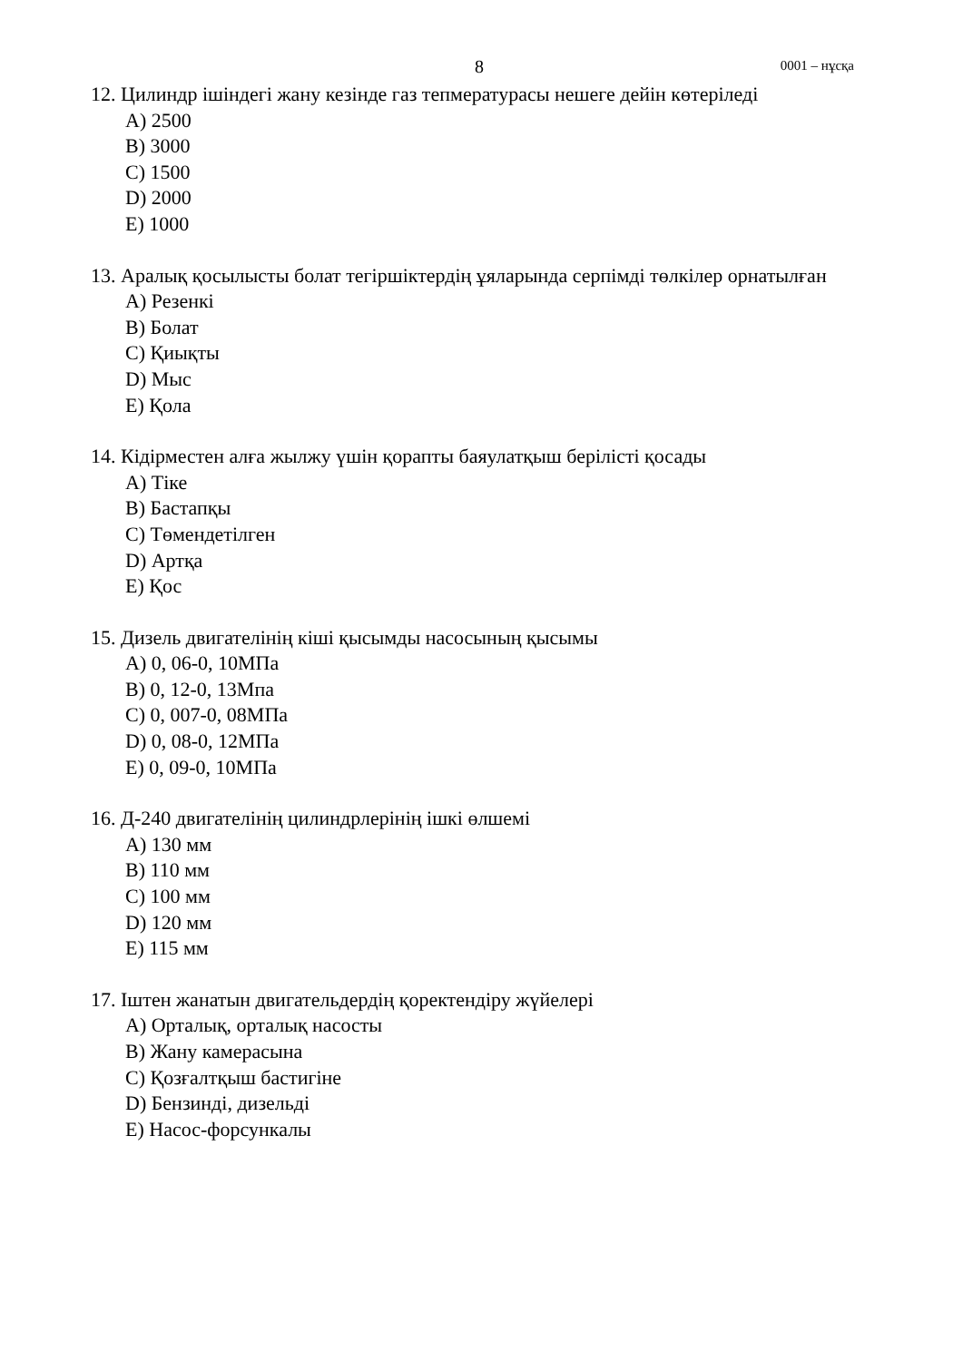8 0001 – нұсқа
12. Цилиндр ішіндегі жану кезінде газ тепмературасы нешеге дейін көтеріледі
A) 2500
B) 3000
C) 1500
D) 2000
E) 1000
13. Аралық қосылысты болат тегіршіктердің ұяларында серпімді төлкілер орнатылған
A) Резенкі
B) Болат
C) Қиықты
D) Мыс
E) Қола
14. Кідірместен алға жылжу үшін қорапты баяулатқыш берілісті қосады
A) Тіке
B) Бастапқы
C) Төмендетілген
D) Артқа
E) Қос
15. Дизель двигателінің кіші қысымды насосының қысымы
A) 0, 06-0, 10МПа
B) 0, 12-0, 13Мпа
C) 0, 007-0, 08МПа
D) 0, 08-0, 12МПа
E) 0, 09-0, 10МПа
16. Д-240 двигателінің цилиндрлерінің ішкі өлшемі
A) 130 мм
B) 110 мм
C) 100 мм
D) 120 мм
E) 115 мм
17. Іштен жанатын двигательдердің қоректендіру жүйелері
A) Орталық, орталық насосты
B) Жану камерасына
C) Қозғалтқыш бастигіне
D) Бензинді, дизельді
E) Насос-форсункалы